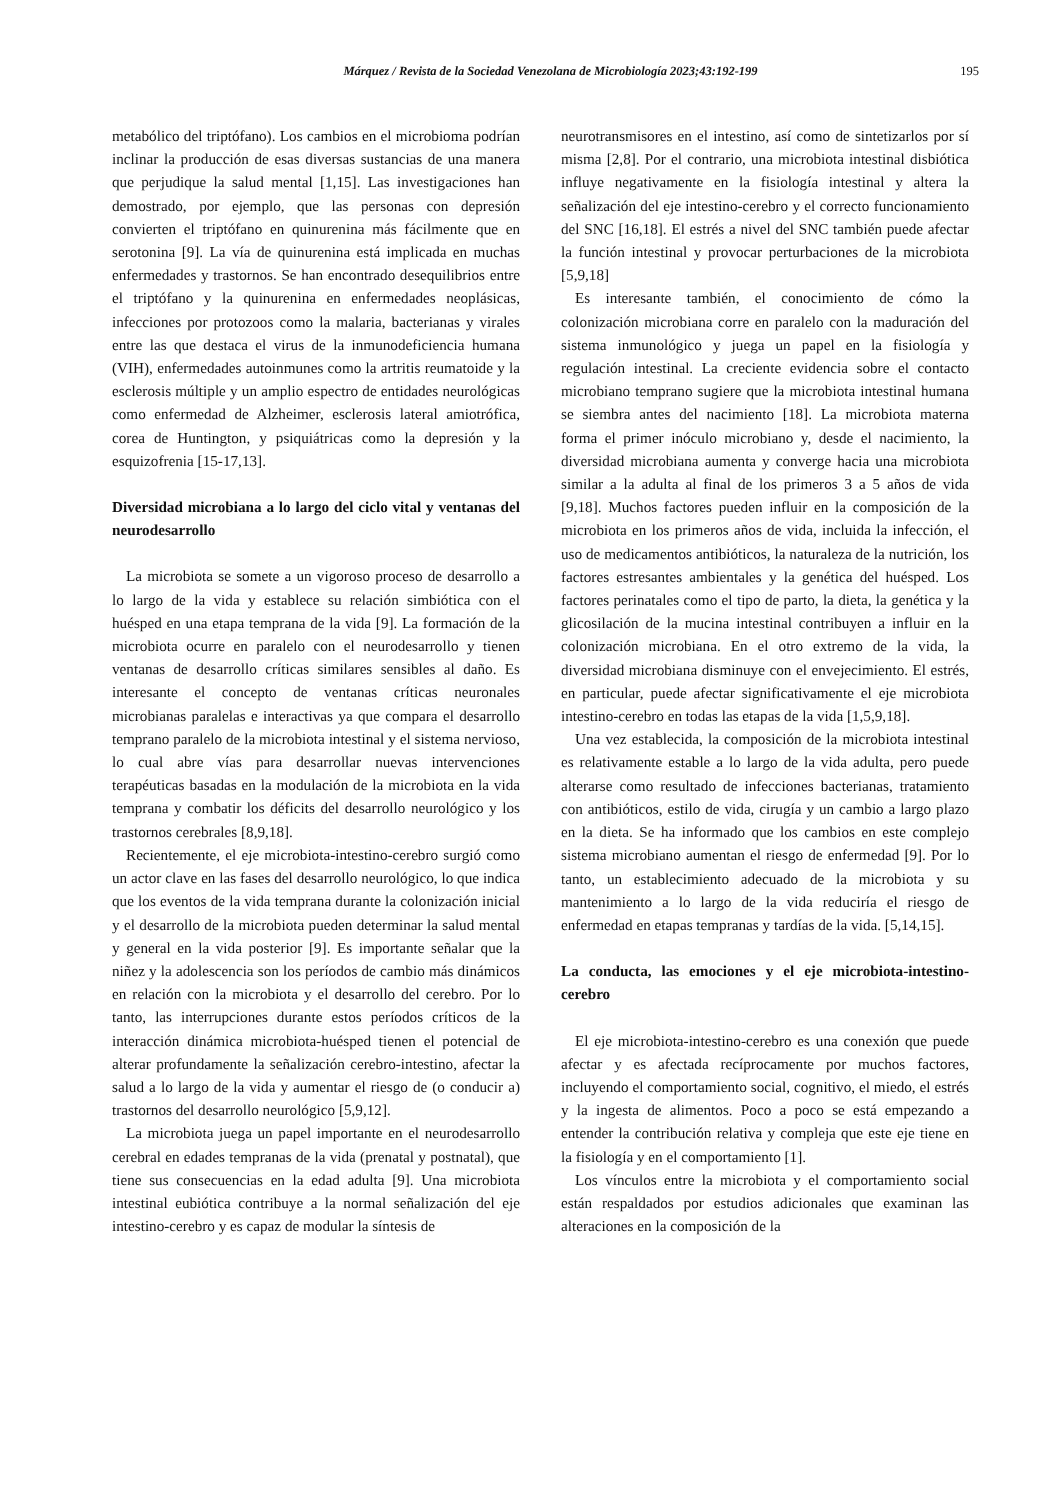Márquez / Revista de la Sociedad Venezolana de Microbiología 2023;43:192-199
195
metabólico del triptófano). Los cambios en el microbioma podrían inclinar la producción de esas diversas sustancias de una manera que perjudique la salud mental [1,15]. Las investigaciones han demostrado, por ejemplo, que las personas con depresión convierten el triptófano en quinurenina más fácilmente que en serotonina [9]. La vía de quinurenina está implicada en muchas enfermedades y trastornos. Se han encontrado desequilibrios entre el triptófano y la quinurenina en enfermedades neoplásicas, infecciones por protozoos como la malaria, bacterianas y virales entre las que destaca el virus de la inmunodeficiencia humana (VIH), enfermedades autoinmunes como la artritis reumatoide y la esclerosis múltiple y un amplio espectro de entidades neurológicas como enfermedad de Alzheimer, esclerosis lateral amiotrófica, corea de Huntington, y psiquiátricas como la depresión y la esquizofrenia [15-17,13].
Diversidad microbiana a lo largo del ciclo vital y ventanas del neurodesarrollo
La microbiota se somete a un vigoroso proceso de desarrollo a lo largo de la vida y establece su relación simbiótica con el huésped en una etapa temprana de la vida [9]. La formación de la microbiota ocurre en paralelo con el neurodesarrollo y tienen ventanas de desarrollo críticas similares sensibles al daño. Es interesante el concepto de ventanas críticas neuronales microbianas paralelas e interactivas ya que compara el desarrollo temprano paralelo de la microbiota intestinal y el sistema nervioso, lo cual abre vías para desarrollar nuevas intervenciones terapéuticas basadas en la modulación de la microbiota en la vida temprana y combatir los déficits del desarrollo neurológico y los trastornos cerebrales [8,9,18].
Recientemente, el eje microbiota-intestino-cerebro surgió como un actor clave en las fases del desarrollo neurológico, lo que indica que los eventos de la vida temprana durante la colonización inicial y el desarrollo de la microbiota pueden determinar la salud mental y general en la vida posterior [9]. Es importante señalar que la niñez y la adolescencia son los períodos de cambio más dinámicos en relación con la microbiota y el desarrollo del cerebro. Por lo tanto, las interrupciones durante estos períodos críticos de la interacción dinámica microbiota-huésped tienen el potencial de alterar profundamente la señalización cerebro-intestino, afectar la salud a lo largo de la vida y aumentar el riesgo de (o conducir a) trastornos del desarrollo neurológico [5,9,12].
La microbiota juega un papel importante en el neurodesarrollo cerebral en edades tempranas de la vida (prenatal y postnatal), que tiene sus consecuencias en la edad adulta [9]. Una microbiota intestinal eubiótica contribuye a la normal señalización del eje intestino-cerebro y es capaz de modular la síntesis de
neurotransmisores en el intestino, así como de sintetizarlos por sí misma [2,8]. Por el contrario, una microbiota intestinal disbiótica influye negativamente en la fisiología intestinal y altera la señalización del eje intestino-cerebro y el correcto funcionamiento del SNC [16,18]. El estrés a nivel del SNC también puede afectar la función intestinal y provocar perturbaciones de la microbiota [5,9,18]
Es interesante también, el conocimiento de cómo la colonización microbiana corre en paralelo con la maduración del sistema inmunológico y juega un papel en la fisiología y regulación intestinal. La creciente evidencia sobre el contacto microbiano temprano sugiere que la microbiota intestinal humana se siembra antes del nacimiento [18]. La microbiota materna forma el primer inóculo microbiano y, desde el nacimiento, la diversidad microbiana aumenta y converge hacia una microbiota similar a la adulta al final de los primeros 3 a 5 años de vida [9,18]. Muchos factores pueden influir en la composición de la microbiota en los primeros años de vida, incluida la infección, el uso de medicamentos antibióticos, la naturaleza de la nutrición, los factores estresantes ambientales y la genética del huésped. Los factores perinatales como el tipo de parto, la dieta, la genética y la glicosilación de la mucina intestinal contribuyen a influir en la colonización microbiana. En el otro extremo de la vida, la diversidad microbiana disminuye con el envejecimiento. El estrés, en particular, puede afectar significativamente el eje microbiota intestino-cerebro en todas las etapas de la vida [1,5,9,18].
Una vez establecida, la composición de la microbiota intestinal es relativamente estable a lo largo de la vida adulta, pero puede alterarse como resultado de infecciones bacterianas, tratamiento con antibióticos, estilo de vida, cirugía y un cambio a largo plazo en la dieta. Se ha informado que los cambios en este complejo sistema microbiano aumentan el riesgo de enfermedad [9]. Por lo tanto, un establecimiento adecuado de la microbiota y su mantenimiento a lo largo de la vida reduciría el riesgo de enfermedad en etapas tempranas y tardías de la vida. [5,14,15].
La conducta, las emociones y el eje microbiota-intestino-cerebro
El eje microbiota-intestino-cerebro es una conexión que puede afectar y es afectada recíprocamente por muchos factores, incluyendo el comportamiento social, cognitivo, el miedo, el estrés y la ingesta de alimentos. Poco a poco se está empezando a entender la contribución relativa y compleja que este eje tiene en la fisiología y en el comportamiento [1].
Los vínculos entre la microbiota y el comportamiento social están respaldados por estudios adicionales que examinan las alteraciones en la composición de la